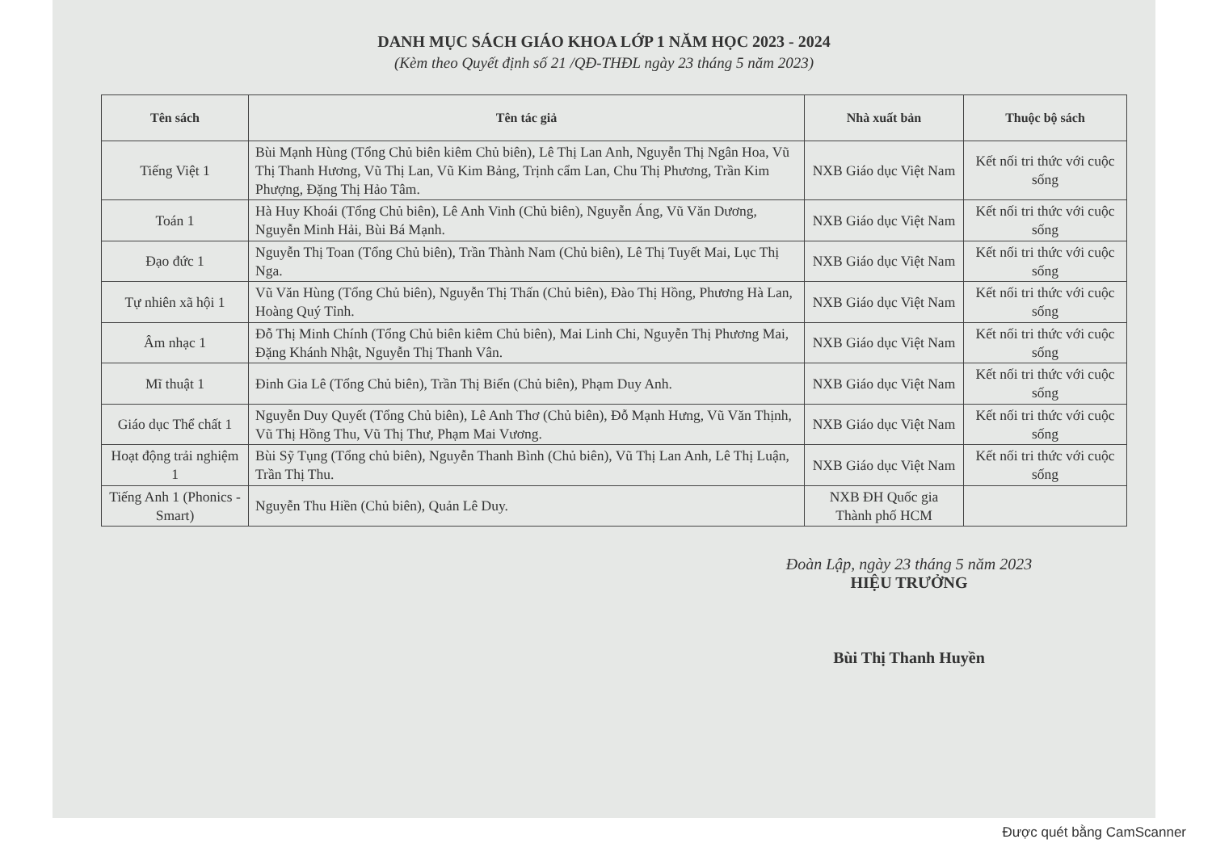DANH MỤC SÁCH GIÁO KHOA LỚP 1 NĂM HỌC 2023 - 2024
(Kèm theo Quyết định số 21 /QĐ-THĐL ngày 23 tháng 5 năm 2023)
| Tên sách | Tên tác giả | Nhà xuất bản | Thuộc bộ sách |
| --- | --- | --- | --- |
| Tiếng Việt 1 | Bùi Mạnh Hùng (Tổng Chủ biên kiêm Chủ biên), Lê Thị Lan Anh, Nguyễn Thị Ngân Hoa, Vũ Thị Thanh Hương, Vũ Thị Lan, Vũ Kim Bảng, Trịnh cẩm Lan, Chu Thị Phương, Trần Kim Phượng, Đặng Thị Hảo Tâm. | NXB Giáo dục Việt Nam | Kết nối tri thức với cuộc sống |
| Toán 1 | Hà Huy Khoái (Tổng Chủ biên), Lê Anh Vinh (Chủ biên), Nguyễn Áng, Vũ Văn Dương, Nguyễn Minh Hải, Bùi Bá Mạnh. | NXB Giáo dục Việt Nam | Kết nối tri thức với cuộc sống |
| Đạo đức 1 | Nguyễn Thị Toan (Tổng Chủ biên), Trần Thành Nam (Chủ biên), Lê Thị Tuyết Mai, Lục Thị Nga. | NXB Giáo dục Việt Nam | Kết nối tri thức với cuộc sống |
| Tự nhiên xã hội 1 | Vũ Văn Hùng (Tổng Chủ biên), Nguyễn Thị Thấn (Chủ biên), Đào Thị Hồng, Phương Hà Lan, Hoàng Quý Tỉnh. | NXB Giáo dục Việt Nam | Kết nối tri thức với cuộc sống |
| Âm nhạc 1 | Đỗ Thị Minh Chính (Tổng Chủ biên kiêm Chủ biên), Mai Linh Chi, Nguyễn Thị Phương Mai, Đặng Khánh Nhật, Nguyễn Thị Thanh Vân. | NXB Giáo dục Việt Nam | Kết nối tri thức với cuộc sống |
| Mĩ thuật 1 | Đinh Gia Lê (Tổng Chủ biên), Trần Thị Biển (Chủ biên), Phạm Duy Anh. | NXB Giáo dục Việt Nam | Kết nối tri thức với cuộc sống |
| Giáo dục Thể chất 1 | Nguyễn Duy Quyết (Tổng Chủ biên), Lê Anh Thơ (Chủ biên), Đỗ Mạnh Hưng, Vũ Văn Thịnh, Vũ Thị Hồng Thu, Vũ Thị Thư, Phạm Mai Vương. | NXB Giáo dục Việt Nam | Kết nối tri thức với cuộc sống |
| Hoạt động trải nghiệm 1 | Bùi Sỹ Tụng (Tổng chủ biên), Nguyễn Thanh Bình (Chủ biên), Vũ Thị Lan Anh, Lê Thị Luận, Trần Thị Thu. | NXB Giáo dục Việt Nam | Kết nối tri thức với cuộc sống |
| Tiếng Anh 1 (Phonics - Smart) | Nguyễn Thu Hiền (Chủ biên), Quản Lê Duy. | NXB ĐH Quốc gia Thành phố HCM | |
Đoàn Lập, ngày 23 tháng 5 năm 2023
HIỆU TRƯỞNG
Bùi Thị Thanh Huyền
Được quét bằng CamScanner